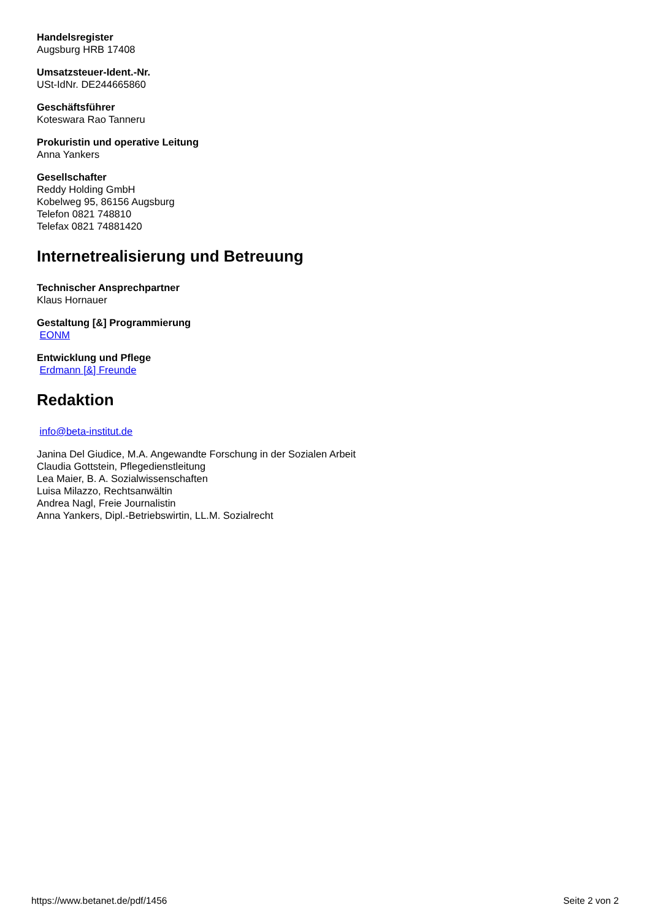Handelsregister
Augsburg HRB 17408
Umsatzsteuer-Ident.-Nr.
USt-IdNr. DE244665860
Geschäftsführer
Koteswara Rao Tanneru
Prokuristin und operative Leitung
Anna Yankers
Gesellschafter
Reddy Holding GmbH
Kobelweg 95, 86156 Augsburg
Telefon 0821 748810
Telefax 0821 74881420
Internetrealisierung und Betreuung
Technischer Ansprechpartner
Klaus Hornauer
Gestaltung [&] Programmierung
EONM
Entwicklung und Pflege
Erdmann [&] Freunde
Redaktion
info@beta-institut.de
Janina Del Giudice, M.A. Angewandte Forschung in der Sozialen Arbeit
Claudia Gottstein, Pflegedienstleitung
Lea Maier, B. A. Sozialwissenschaften
Luisa Milazzo, Rechtsanwältin
Andrea Nagl, Freie Journalistin
Anna Yankers, Dipl.-Betriebswirtin, LL.M. Sozialrecht
https://www.betanet.de/pdf/1456 Seite 2 von 2